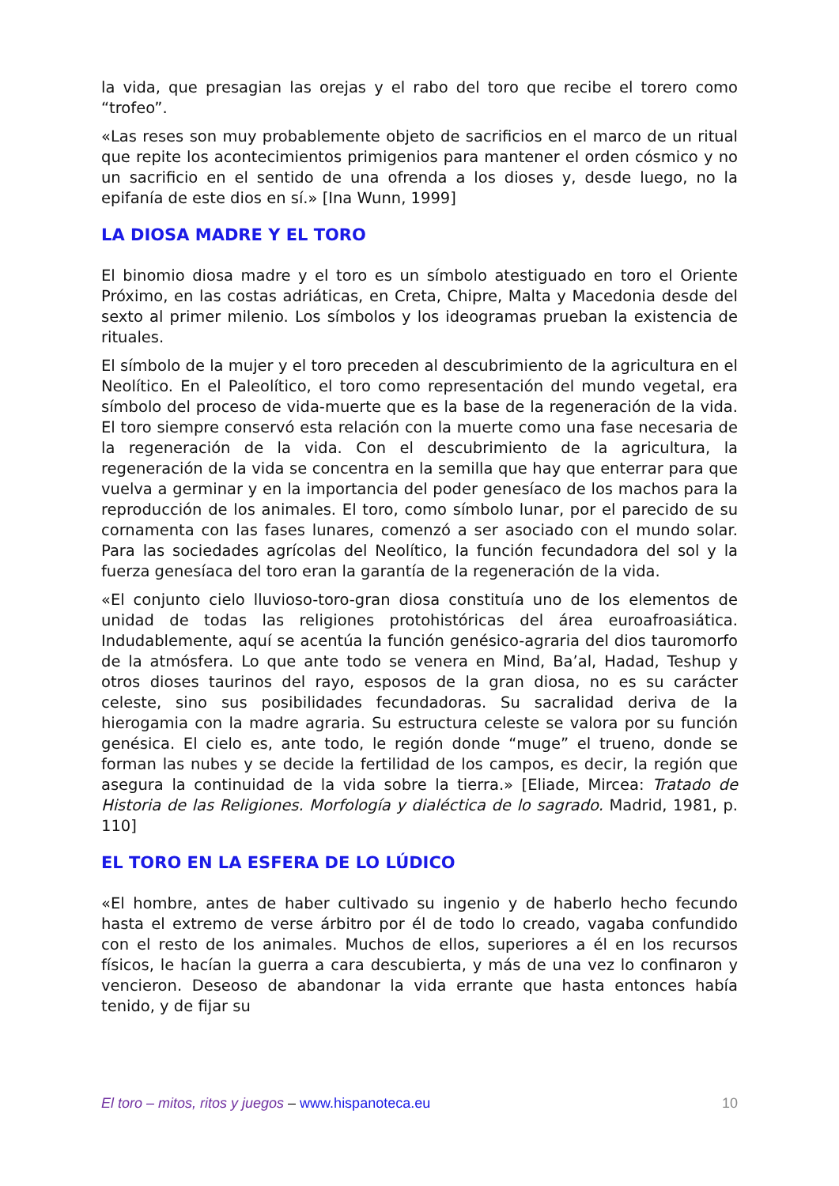la vida, que presagian las orejas y el rabo del toro que recibe el torero como “trofeo”.
«Las reses son muy probablemente objeto de sacrificios en el marco de un ritual que repite los acontecimientos primigenios para mantener el orden cósmico y no un sacrificio en el sentido de una ofrenda a los dioses y, desde luego, no la epifanía de este dios en sí.» [Ina Wunn, 1999]
LA DIOSA MADRE Y EL TORO
El binomio diosa madre y el toro es un símbolo atestiguado en toro el Oriente Próximo, en las costas adriáticas, en Creta, Chipre, Malta y Macedonia desde del sexto al primer milenio. Los símbolos y los ideogramas prueban la existencia de rituales.
El símbolo de la mujer y el toro preceden al descubrimiento de la agricultura en el Neolítico. En el Paleolítico, el toro como representación del mundo vegetal, era símbolo del proceso de vida-muerte que es la base de la regeneración de la vida. El toro siempre conservó esta relación con la muerte como una fase necesaria de la regeneración de la vida. Con el descubrimiento de la agricultura, la regeneración de la vida se concentra en la semilla que hay que enterrar para que vuelva a germinar y en la importancia del poder genesíaco de los machos para la reproducción de los animales. El toro, como símbolo lunar, por el parecido de su cornamenta con las fases lunares, comenzó a ser asociado con el mundo solar. Para las sociedades agrícolas del Neolítico, la función fecundadora del sol y la fuerza genesíaca del toro eran la garantía de la regeneración de la vida.
«El conjunto cielo lluvioso-toro-gran diosa constituía uno de los elementos de unidad de todas las religiones protohistóricas del área euroafroasiática. Indudablemente, aquí se acentúa la función genésico-agraria del dios tauromorfo de la atmósfera. Lo que ante todo se venera en Mind, Ba’al, Hadad, Teshup y otros dioses taurinos del rayo, esposos de la gran diosa, no es su carácter celeste, sino sus posibilidades fecundadoras. Su sacralidad deriva de la hierogamia con la madre agraria. Su estructura celeste se valora por su función genésica. El cielo es, ante todo, le región donde “muge” el trueno, donde se forman las nubes y se decide la fertilidad de los campos, es decir, la región que asegura la continuidad de la vida sobre la tierra.» [Eliade, Mircea: Tratado de Historia de las Religiones. Morfología y dialéctica de lo sagrado. Madrid, 1981, p. 110]
EL TORO EN LA ESFERA DE LO LÚDICO
«El hombre, antes de haber cultivado su ingenio y de haberlo hecho fecundo hasta el extremo de verse árbitro por él de todo lo creado, vagaba confundido con el resto de los animales. Muchos de ellos, superiores a él en los recursos físicos, le hacían la guerra a cara descubierta, y más de una vez lo confinaron y vencieron. Deseoso de abandonar la vida errante que hasta entonces había tenido, y de fijar su
El toro – mitos, ritos y juegos – www.hispanoteca.eu 10